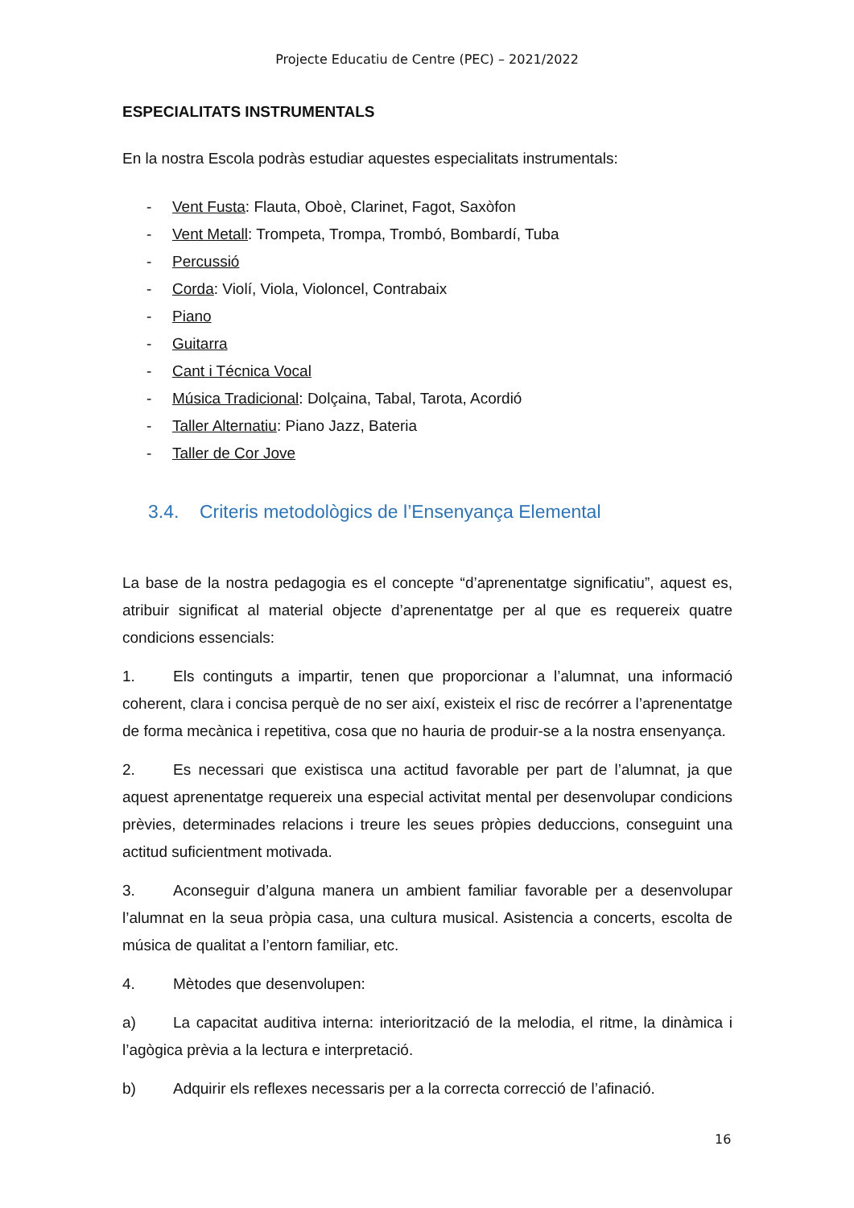Projecte Educatiu de Centre (PEC) – 2021/2022
ESPECIALITATS INSTRUMENTALS
En la nostra Escola podràs estudiar aquestes especialitats instrumentals:
- Vent Fusta: Flauta, Oboè, Clarinet, Fagot, Saxòfon
- Vent Metall: Trompeta, Trompa, Trombó, Bombardí, Tuba
- Percussió
- Corda: Violí, Viola, Violoncel, Contrabaix
- Piano
- Guitarra
- Cant i Técnica Vocal
- Música Tradicional: Dolçaina, Tabal, Tarota, Acordió
- Taller Alternatiu: Piano Jazz, Bateria
- Taller de Cor Jove
3.4. Criteris metodològics de l’Ensenyança Elemental
La base de la nostra pedagogia es el concepte “d’aprenentatge significatiu”, aquest es, atribuir significat al material objecte d’aprenentatge per al que es requereix quatre condicions essencials:
1. Els continguts a impartir, tenen que proporcionar a l’alumnat, una informació coherent, clara i concisa perquè de no ser així, existeix el risc de recórrer a l’aprenentatge de forma mecànica i repetitiva, cosa que no hauria de produir-se a la nostra ensenyança.
2. Es necessari que existisca una actitud favorable per part de l’alumnat, ja que aquest aprenentatge requereix una especial activitat mental per desenvolupar condicions prèvies, determinades relacions i treure les seues pròpies deduccions, conseguint una actitud suficientment motivada.
3. Aconseguir d’alguna manera un ambient familiar favorable per a desenvolupar l’alumnat en la seua pròpia casa, una cultura musical. Asistencia a concerts, escolta de música de qualitat a l’entorn familiar, etc.
4. Mètodes que desenvolupen:
a) La capacitat auditiva interna: interiorització de la melodia, el ritme, la dinàmica i l’agògica prèvia a la lectura e interpretació.
b) Adquirir els reflexes necessaris per a la correcta correcció de l’afinació.
16